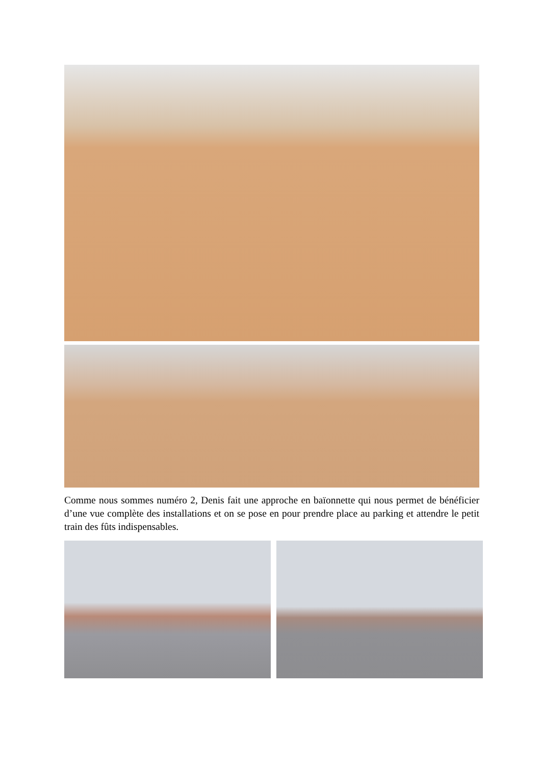Comme nous sommes numéro 2, Denis fait une approche en baïonnette qui nous permet de bénéficier d’une vue complète des installations et on se pose en pour prendre place au parking et attendre le petit train des fûts indispensables.